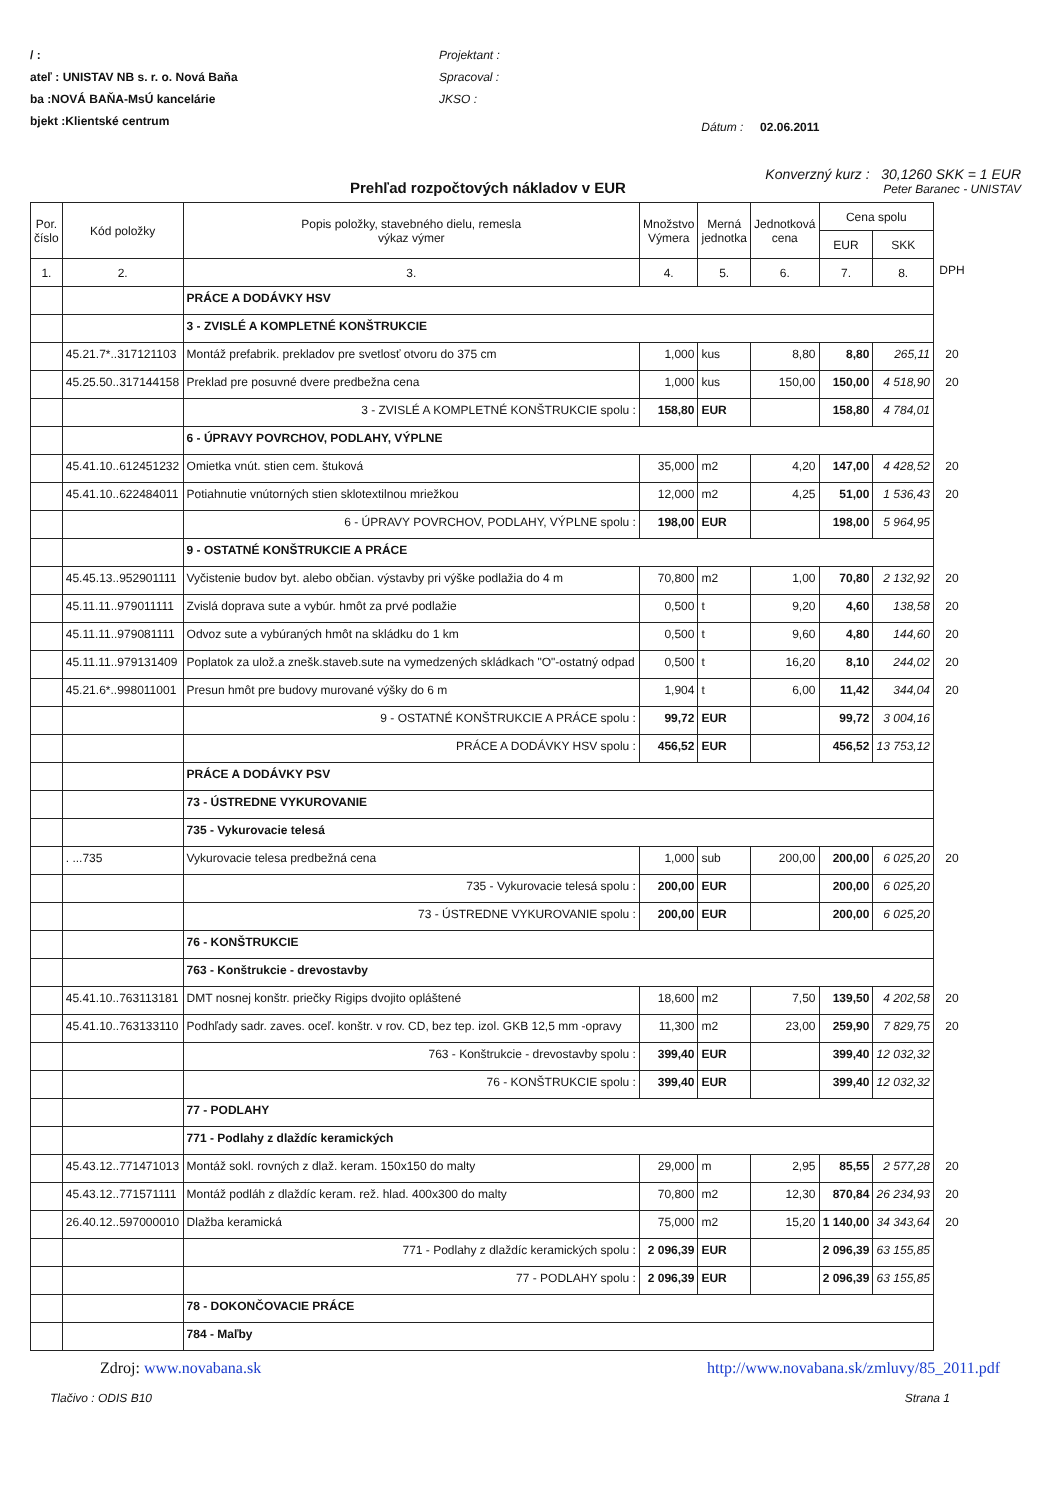/ :
ateľ : UNISTAV NB s. r. o. Nová Baňa
ba :NOVÁ BAŇA-MsÚ kancelárie
bjekt :Klientské centrum
Projektant :
Spracoval :
JKSO :
Dátum : 02.06.2011
Prehľad rozpočtových nákladov v EUR
Konverzný kurz : 30,1260 SKK = 1 EUR
Peter Baranec - UNISTAV
| Por. číslo | Kód položky | Popis položky, stavebného dielu, remesla výkaz výmer | Množstvo Výmera | Merná jednotka | Jednotková cena | Cena spolu | | |
| | | | | | | EUR | SKK | |
| 1. | 2. | 3. | 4. | 5. | 6. | 7. | 8. | DPH |
| | | PRÁCE A DODÁVKY HSV | | | | | | |
| | | 3 - ZVISLÉ A KOMPLETNÉ KONŠTRUKCIE | | | | | | |
| | 45.21.7*..317121103 | Montáž prefabrik. prekladov pre svetlosť otvoru do 375 cm | 1,000 | kus | 8,80 | 8,80 | 265,11 | 20 |
| | 45.25.50..317144158 | Preklad pre posuvné dvere predbežna cena | 1,000 | kus | 150,00 | 150,00 | 4 518,90 | 20 |
| | | 3 - ZVISLÉ A KOMPLETNÉ KONŠTRUKCIE spolu : | 158,80 | EUR | | 158,80 | 4 784,01 | |
| | | 6 - ÚPRAVY POVRCHOV, PODLAHY, VÝPLNE | | | | | | |
| | 45.41.10..612451232 | Omietka vnút. stien cem. štuková | 35,000 | m2 | 4,20 | 147,00 | 4 428,52 | 20 |
| | 45.41.10..622484011 | Potiahnutie vnútorných stien sklotextilnou mriežkou | 12,000 | m2 | 4,25 | 51,00 | 1 536,43 | 20 |
| | | 6 - ÚPRAVY POVRCHOV, PODLAHY, VÝPLNE spolu : | 198,00 | EUR | | 198,00 | 5 964,95 | |
| | | 9 - OSTATNÉ KONŠTRUKCIE A PRÁCE | | | | | | |
| | 45.45.13..952901111 | Vyčistenie budov byt. alebo občian. výstavby pri výške podlažia do 4 m | 70,800 | m2 | 1,00 | 70,80 | 2 132,92 | 20 |
| | 45.11.11..979011111 | Zvislá doprava sute a vybúr. hmôt za prvé podlažie | 0,500 | t | 9,20 | 4,60 | 138,58 | 20 |
| | 45.11.11..979081111 | Odvoz sute a vybúraných hmôt na skládku do 1 km | 0,500 | t | 9,60 | 4,80 | 144,60 | 20 |
| | 45.11.11..979131409 | Poplatok za ulož.a znešk.staveb.sute na vymedzených skládkach "O"-ostatný odpad | 0,500 | t | 16,20 | 8,10 | 244,02 | 20 |
| | 45.21.6*..998011001 | Presun hmôt pre budovy murované výšky do 6 m | 1,904 | t | 6,00 | 11,42 | 344,04 | 20 |
| | | 9 - OSTATNÉ KONŠTRUKCIE A PRÁCE spolu : | 99,72 | EUR | | 99,72 | 3 004,16 | |
| | | PRÁCE A DODÁVKY HSV spolu : | 456,52 | EUR | | 456,52 | 13 753,12 | |
| | | PRÁCE A DODÁVKY PSV | | | | | | |
| | | 73 - ÚSTREDNE VYKUROVANIE | | | | | | |
| | | 735 - Vykurovacie telesá | | | | | | |
| | . ...735 | Vykurovacie telesa predbežná cena | 1,000 | sub | 200,00 | 200,00 | 6 025,20 | 20 |
| | | 735 - Vykurovacie telesá spolu : | 200,00 | EUR | | 200,00 | 6 025,20 | |
| | | 73 - ÚSTREDNE VYKUROVANIE spolu : | 200,00 | EUR | | 200,00 | 6 025,20 | |
| | | 76 - KONŠTRUKCIE | | | | | | |
| | | 763 - Konštrukcie - drevostavby | | | | | | |
| | 45.41.10..763113181 | DMT nosnej konštr. priečky Rigips dvojito opláštené | 18,600 | m2 | 7,50 | 139,50 | 4 202,58 | 20 |
| | 45.41.10..763133110 | Podhľady sadr. zaves. oceľ. konštr. v rov. CD, bez tep. izol. GKB 12,5 mm -opravy | 11,300 | m2 | 23,00 | 259,90 | 7 829,75 | 20 |
| | | 763 - Konštrukcie - drevostavby spolu : | 399,40 | EUR | | 399,40 | 12 032,32 | |
| | | 76 - KONŠTRUKCIE spolu : | 399,40 | EUR | | 399,40 | 12 032,32 | |
| | | 77 - PODLAHY | | | | | | |
| | | 771 - Podlahy z dlaždíc keramických | | | | | | |
| | 45.43.12..771471013 | Montáž sokl. rovných z dlaž. keram. 150x150 do malty | 29,000 | m | 2,95 | 85,55 | 2 577,28 | 20 |
| | 45.43.12..771571111 | Montáž podláh z dlaždíc keram. rež. hlad. 400x300 do malty | 70,800 | m2 | 12,30 | 870,84 | 26 234,93 | 20 |
| | 26.40.12..597000010 | Dlažba keramická | 75,000 | m2 | 15,20 | 1 140,00 | 34 343,64 | 20 |
| | | 771 - Podlahy z dlaždíc keramických spolu : | 2 096,39 | EUR | | 2 096,39 | 63 155,85 | |
| | | 77 - PODLAHY spolu : | 2 096,39 | EUR | | 2 096,39 | 63 155,85 | |
| | | 78 - DOKONČOVACIE PRÁCE | | | | | | |
| | | 784 - Maľby | | | | | | |
Zdroj: www.novabana.sk http://www.novabana.sk/zmluvy/85_2011.pdf
Tlačivo : ODIS B10 Strana 1